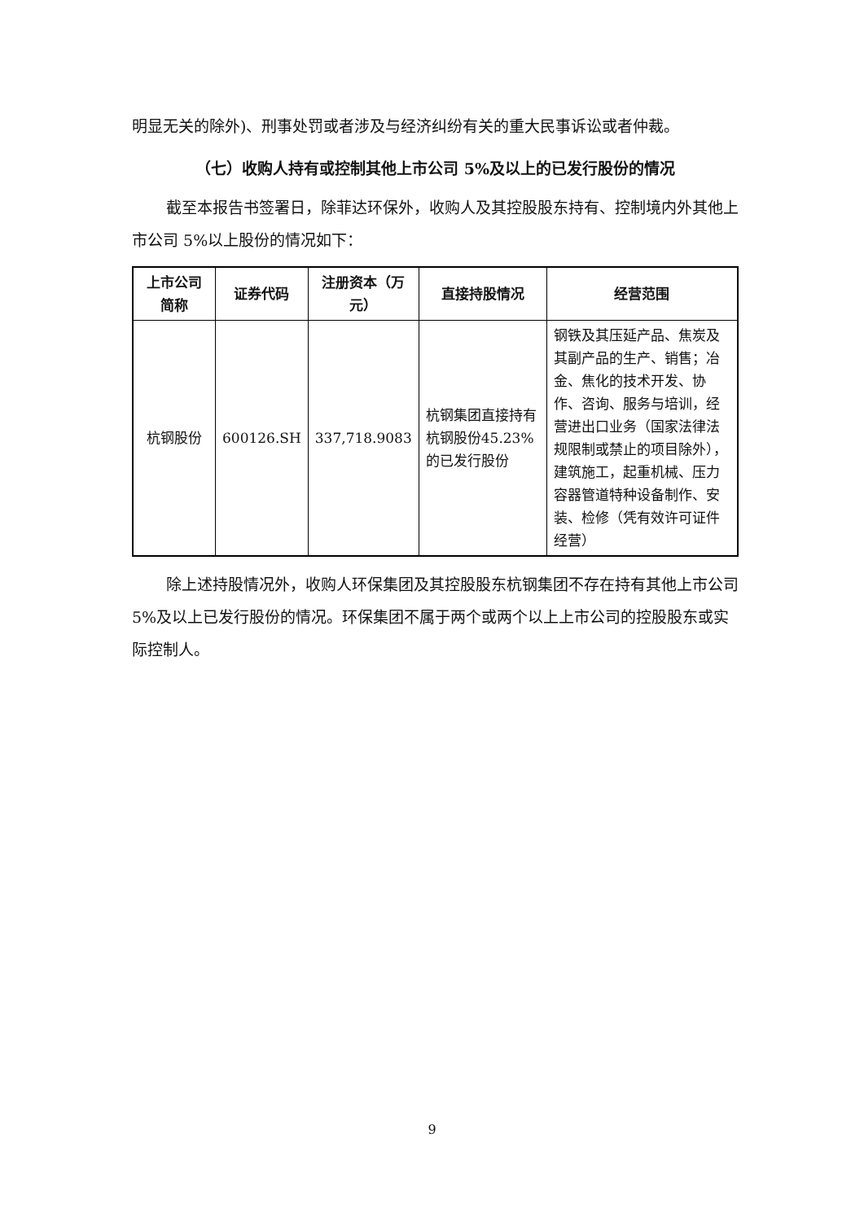明显无关的除外)、刑事处罚或者涉及与经济纠纷有关的重大民事诉讼或者仲裁。
（七）收购人持有或控制其他上市公司 5%及以上的已发行股份的情况
截至本报告书签署日，除菲达环保外，收购人及其控股股东持有、控制境内外其他上市公司 5%以上股份的情况如下：
| 上市公司简称 | 证券代码 | 注册资本（万元） | 直接持股情况 | 经营范围 |
| --- | --- | --- | --- | --- |
| 杭钢股份 | 600126.SH | 337,718.9083 | 杭钢集团直接持有杭钢股份45.23%的已发行股份 | 钢铁及其压延产品、焦炭及其副产品的生产、销售；冶金、焦化的技术开发、协作、咨询、服务与培训，经营进出口业务（国家法律法规限制或禁止的项目除外），建筑施工，起重机械、压力容器管道特种设备制作、安装、检修（凭有效许可证件经营） |
除上述持股情况外，收购人环保集团及其控股股东杭钢集团不存在持有其他上市公司 5%及以上已发行股份的情况。环保集团不属于两个或两个以上上市公司的控股股东或实际控制人。
9